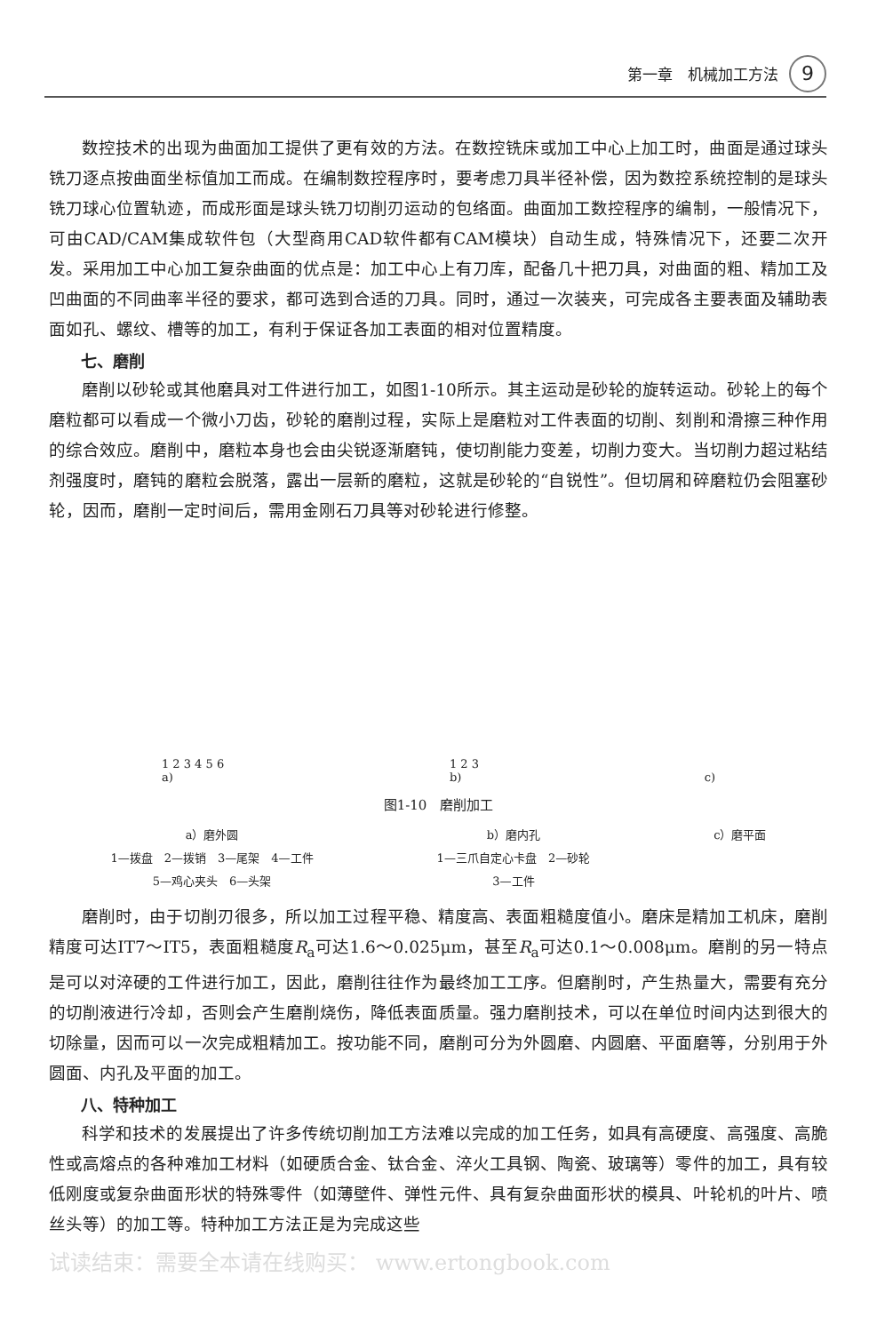第一章　机械加工方法 9
数控技术的出现为曲面加工提供了更有效的方法。在数控铣床或加工中心上加工时，曲面是通过球头铣刀逐点按曲面坐标值加工而成。在编制数控程序时，要考虑刀具半径补偿，因为数控系统控制的是球头铣刀球心位置轨迹，而成形面是球头铣刀切削刃运动的包络面。曲面加工数控程序的编制，一般情况下，可由CAD/CAM集成软件包（大型商用CAD软件都有CAM模块）自动生成，特殊情况下，还要二次开发。采用加工中心加工复杂曲面的优点是：加工中心上有刀库，配备几十把刀具，对曲面的粗、精加工及凹曲面的不同曲率半径的要求，都可选到合适的刀具。同时，通过一次装夹，可完成各主要表面及辅助表面如孔、螺纹、槽等的加工，有利于保证各加工表面的相对位置精度。
七、磨削
磨削以砂轮或其他磨具对工件进行加工，如图1-10所示。其主运动是砂轮的旋转运动。砂轮上的每个磨粒都可以看成一个微小刀齿，砂轮的磨削过程，实际上是磨粒对工件表面的切削、刻削和滑擦三种作用的综合效应。磨削中，磨粒本身也会由尖锐逐渐磨钝，使切削能力变差，切削力变大。当切削力超过粘结剂强度时，磨钝的磨粒会脱落，露出一层新的磨粒，这就是砂轮的“自锐性”。但切屑和碎磨粒仍会阻塞砂轮，因而，磨削一定时间后，需用金刚石刀具等对砂轮进行修整。
1 2 3 4 5 6
a) 1 2 3
b) c)
图1-10　磨削加工
a）磨外圆
1—拨盘　2—拨销　3—尾架　4—工件
5—鸡心夹头　6—头架
b）磨内孔
1—三爪自定心卡盘　2—砂轮
3—工件
c）磨平面
磨削时，由于切削刃很多，所以加工过程平稳、精度高、表面粗糙度值小。磨床是精加工机床，磨削精度可达IT7～IT5，表面粗糙度R<sub>a</sub>可达1.6～0.025μm，甚至R<sub>a</sub>可达0.1～0.008μm。磨削的另一特点是可以对淬硬的工件进行加工，因此，磨削往往作为最终加工工序。但磨削时，产生热量大，需要有充分的切削液进行冷却，否则会产生磨削烧伤，降低表面质量。强力磨削技术，可以在单位时间内达到很大的切除量，因而可以一次完成粗精加工。按功能不同，磨削可分为外圆磨、内圆磨、平面磨等，分别用于外圆面、内孔及平面的加工。
八、特种加工
科学和技术的发展提出了许多传统切削加工方法难以完成的加工任务，如具有高硬度、高强度、高脆性或高熔点的各种难加工材料（如硬质合金、钛合金、淬火工具钢、陶瓷、玻璃等）零件的加工，具有较低刚度或复杂曲面形状的特殊零件（如薄壁件、弹性元件、具有复杂曲面形状的模具、叶轮机的叶片、喷丝头等）的加工等。特种加工方法正是为完成这些
试读结束：需要全本请在线购买： www.ertongbook.com